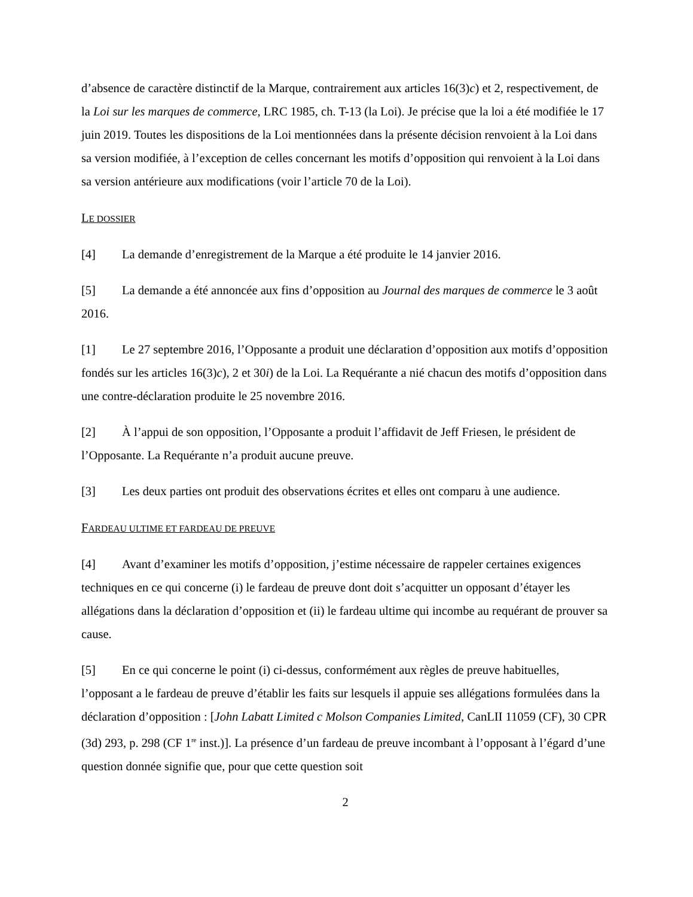d’absence de caractère distinctif de la Marque, contrairement aux articles 16(3)c) et 2, respectivement, de la Loi sur les marques de commerce, LRC 1985, ch. T-13 (la Loi). Je précise que la loi a été modifiée le 17 juin 2019. Toutes les dispositions de la Loi mentionnées dans la présente décision renvoient à la Loi dans sa version modifiée, à l’exception de celles concernant les motifs d’opposition qui renvoient à la Loi dans sa version antérieure aux modifications (voir l’article 70 de la Loi).
LE DOSSIER
[4] La demande d’enregistrement de la Marque a été produite le 14 janvier 2016.
[5] La demande a été annoncée aux fins d’opposition au Journal des marques de commerce le 3 août 2016.
[1] Le 27 septembre 2016, l’Opposante a produit une déclaration d’opposition aux motifs d’opposition fondés sur les articles 16(3)c), 2 et 30i) de la Loi. La Requérante a nié chacun des motifs d’opposition dans une contre-déclaration produite le 25 novembre 2016.
[2] À l’appui de son opposition, l’Opposante a produit l’affidavit de Jeff Friesen, le président de l’Opposante. La Requérante n’a produit aucune preuve.
[3] Les deux parties ont produit des observations écrites et elles ont comparu à une audience.
FARDEAU ULTIME ET FARDEAU DE PREUVE
[4] Avant d’examiner les motifs d’opposition, j’estime nécessaire de rappeler certaines exigences techniques en ce qui concerne (i) le fardeau de preuve dont doit s’acquitter un opposant d’étayer les allégations dans la déclaration d’opposition et (ii) le fardeau ultime qui incombe au requérant de prouver sa cause.
[5] En ce qui concerne le point (i) ci-dessus, conformément aux règles de preuve habituelles, l’opposant a le fardeau de preuve d’établir les faits sur lesquels il appuie ses allégations formulées dans la déclaration d’opposition : [John Labatt Limited c Molson Companies Limited, CanLII 11059 (CF), 30 CPR (3d) 293, p. 298 (CF 1<sup>re</sup> inst.)]. La présence d’un fardeau de preuve incombant à l’opposant à l’égard d’une question donnée signifie que, pour que cette question soit
2